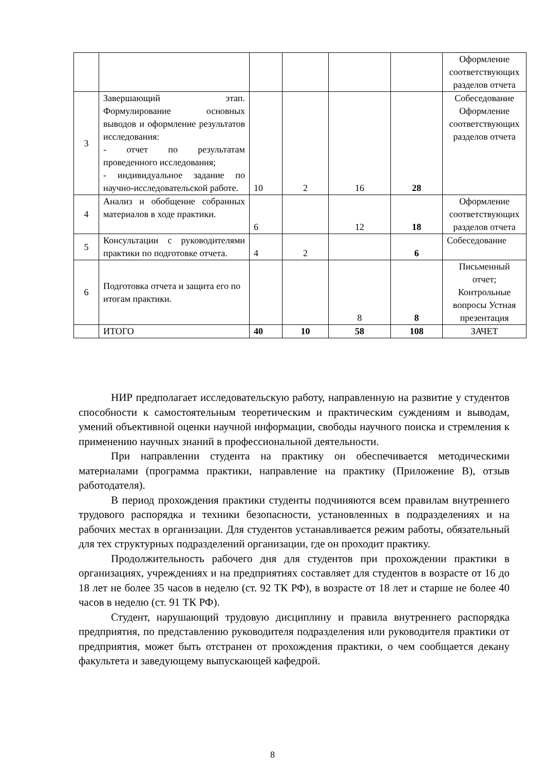| | | | | | | Оформление соответствующих разделов отчета |
| 3 | Завершающий этап. Формулирование основных выводов и оформление результатов исследования: - отчет по результатам проведенного исследования; - индивидуальное задание по научно-исследовательской работе. | 10 | 2 | 16 | 28 | Собеседование Оформление соответствующих разделов отчета |
| 4 | Анализ и обобщение собранных материалов в ходе практики. | 6 | | 12 | 18 | Оформление соответствующих разделов отчета |
| 5 | Консультации с руководителями практики по подготовке отчета. | 4 | 2 | | 6 | Собеседование |
| 6 | Подготовка отчета и защита его по итогам практики. | | | 8 | 8 | Письменный отчет; Контрольные вопросы Устная презентация |
| | ИТОГО | 40 | 10 | 58 | 108 | ЗАЧЕТ |
НИР предполагает исследовательскую работу, направленную на развитие у студентов способности к самостоятельным теоретическим и практическим суждениям и выводам, умений объективной оценки научной информации, свободы научного поиска и стремления к применению научных знаний в профессиональной деятельности.
При направлении студента на практику он обеспечивается методическими материалами (программа практики, направление на практику (Приложение В), отзыв работодателя).
В период прохождения практики студенты подчиняются всем правилам внутреннего трудового распорядка и техники безопасности, установленных в подразделениях и на рабочих местах в организации. Для студентов устанавливается режим работы, обязательный для тех структурных подразделений организации, где он проходит практику.
Продолжительность рабочего дня для студентов при прохождении практики в организациях, учреждениях и на предприятиях составляет для студентов в возрасте от 16 до 18 лет не более 35 часов в неделю (ст. 92 ТК РФ), в возрасте от 18 лет и старше не более 40 часов в неделю (ст. 91 ТК РФ).
Студент, нарушающий трудовую дисциплину и правила внутреннего распорядка предприятия, по представлению руководителя подразделения или руководителя практики от предприятия, может быть отстранен от прохождения практики, о чем сообщается декану факультета и заведующему выпускающей кафедрой.
8